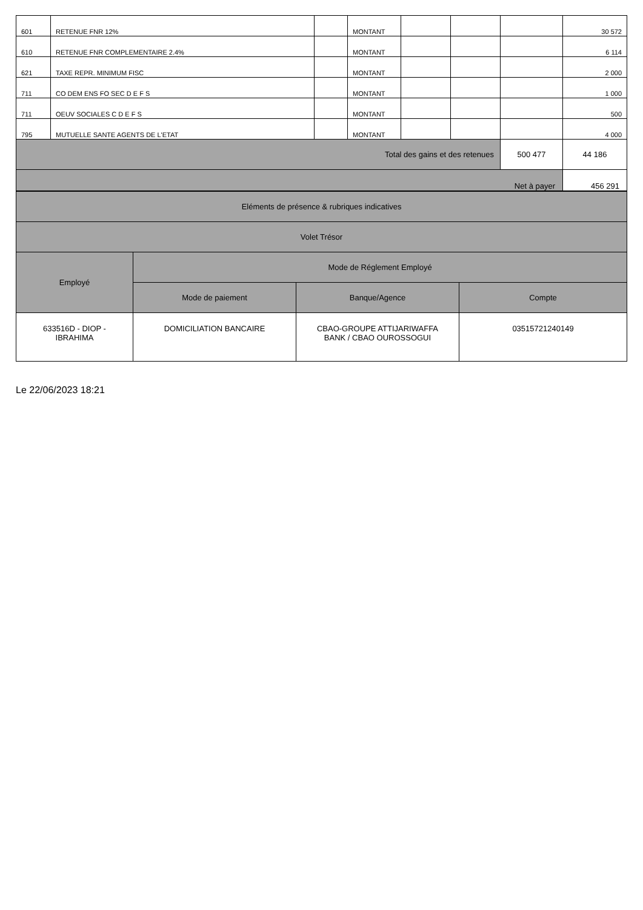| 601 | RETENUE FNR 12% | | MONTANT | | | | 30 572 |
| 610 | RETENUE FNR COMPLEMENTAIRE 2.4% | | MONTANT | | | | 6 114 |
| 621 | TAXE REPR. MINIMUM FISC | | MONTANT | | | | 2 000 |
| 711 | CO DEM ENS FO SEC D E F S | | MONTANT | | | | 1 000 |
| 711 | OEUV SOCIALES C D E F S | | MONTANT | | | | 500 |
| 795 | MUTUELLE SANTE AGENTS DE L'ETAT | | MONTANT | | | | 4 000 |
| Total des gains et des retenues | | | | | | 500 477 | 44 186 |
| Net à payer | | | | | | | 456 291 |
| Eléments de présence & rubriques indicatives | | | |
| Volet Trésor | | | |
| Employé | Mode de Réglement Employé | | |
| | Mode de paiement | Banque/Agence | Compte |
| 633516D - DIOP - IBRAHIMA | DOMICILIATION BANCAIRE | CBAO-GROUPE ATTIJARIWAFFA BANK / CBAO OUROSSOGUI | 03515721240149 |
Le 22/06/2023 18:21